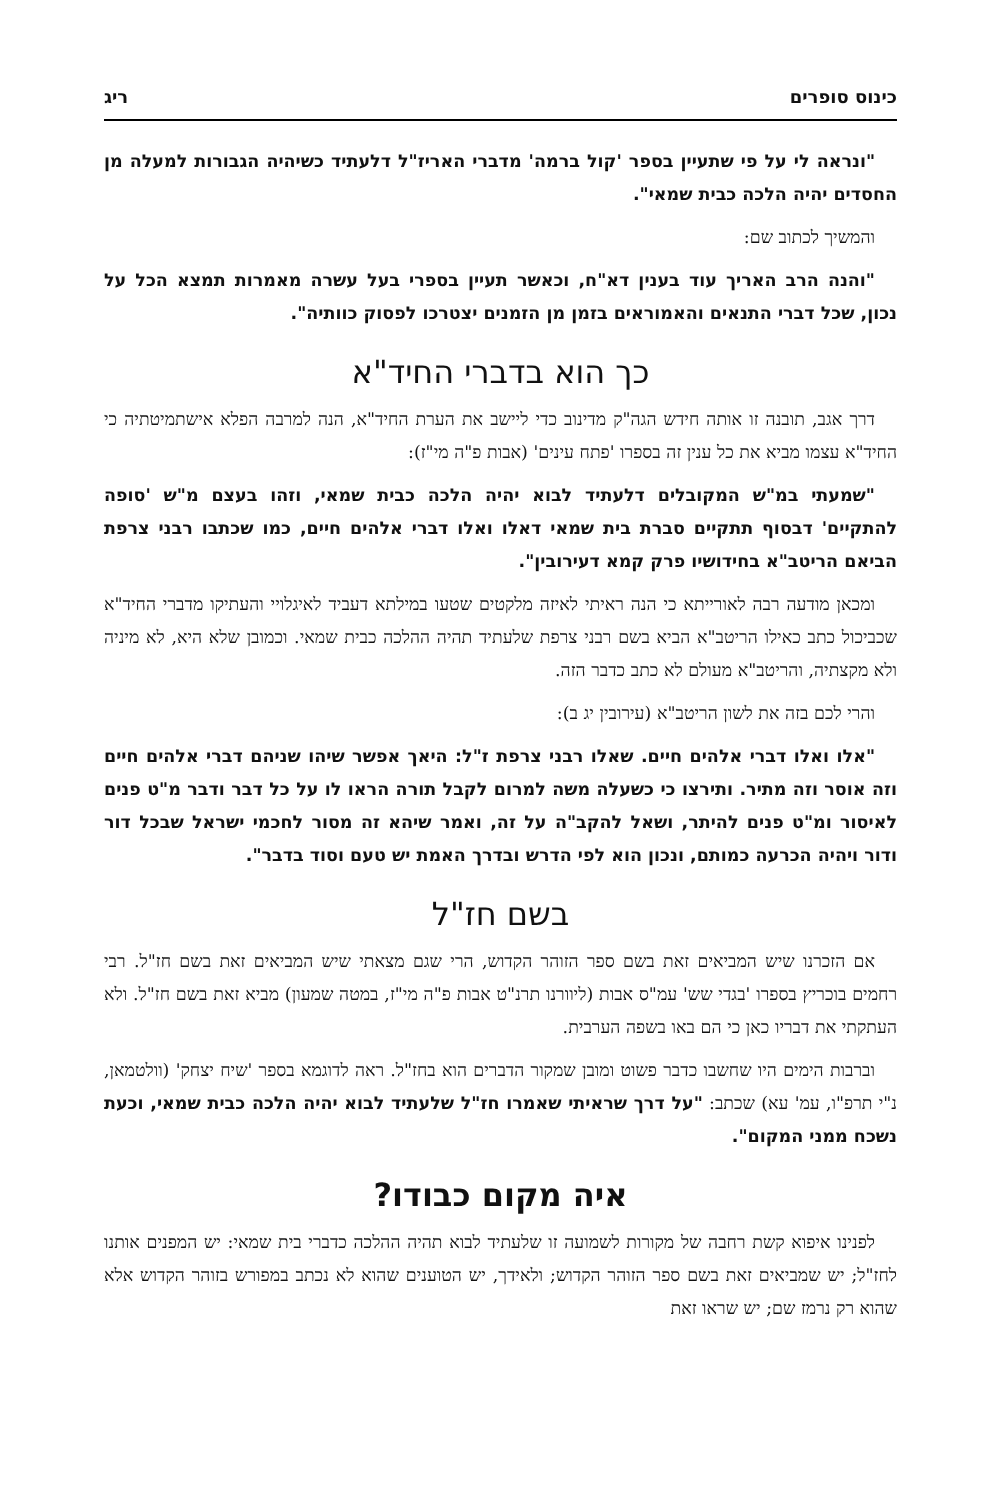כינוס סופרים ריג
"ונראה לי על פי שתעיין בספר 'קול ברמה' מדברי האריז"ל דלעתיד כשיהיה הגבורות למעלה מן החסדים יהיה הלכה כבית שמאי".
והמשיך לכתוב שם:
"והנה הרב האריך עוד בענין דא"ח, וכאשר תעיין בספרי בעל עשרה מאמרות תמצא הכל על נכון, שכל דברי התנאים והאמוראים בזמן מן הזמנים יצטרכו לפסוק כוותיה".
כך הוא בדברי החיד"א
דרך אגב, תובנה זו אותה חידש הגה"ק מדינוב כדי ליישב את הערת החיד"א, הנה למרבה הפלא אישתמיטתיה כי החיד"א עצמו מביא את כל ענין זה בספרו 'פתח עינים' (אבות פ"ה מי"ז):
"שמעתי במ"ש המקובלים דלעתיד לבוא יהיה הלכה כבית שמאי, וזהו בעצם מ"ש 'סופה להתקיים' דבסוף תתקיים סברת בית שמאי דאלו ואלו דברי אלהים חיים, כמו שכתבו רבני צרפת הביאם הריטב"א בחידושיו פרק קמא דעירובין".
ומכאן מודעה רבה לאורייתא כי הנה ראיתי לאיזה מלקטים שטעו במילתא דעביד לאיגלויי והעתיקו מדברי החיד"א שכביכול כתב כאילו הריטב"א הביא בשם רבני צרפת שלעתיד תהיה ההלכה כבית שמאי. וכמובן שלא היא, לא מיניה ולא מקצתיה, והריטב"א מעולם לא כתב כדבר הזה.
והרי לכם בזה את לשון הריטב"א (עירובין יג ב):
"אלו ואלו דברי אלהים חיים. שאלו רבני צרפת ז"ל: היאך אפשר שיהו שניהם דברי אלהים חיים וזה אוסר וזה מתיר. ותירצו כי כשעלה משה למרום לקבל תורה הראו לו על כל דבר ודבר מ"ט פנים לאיסור ומ"ט פנים להיתר, ושאל להקב"ה על זה, ואמר שיהא זה מסור לחכמי ישראל שבכל דור ודור ויהיה הכרעה כמותם, ונכון הוא לפי הדרש ובדרך האמת יש טעם וסוד בדבר".
בשם חז"ל
אם הזכרנו שיש המביאים זאת בשם ספר הזוהר הקדוש, הרי שגם מצאתי שיש המביאים זאת בשם חז"ל. רבי רחמים בוכריץ בספרו 'בגדי שש' עמ"ס אבות (ליוורנו תרנ"ט אבות פ"ה מי"ז, במטה שמעון) מביא זאת בשם חז"ל. ולא העתקתי את דבריו כאן כי הם באו בשפה הערבית.
וברבות הימים היו שחשבו כדבר פשוט ומובן שמקור הדברים הוא בחז"ל. ראה לדוגמא בספר 'שיח יצחק' (וולטמאן, נ"י תרפ"ו, עמ' עא) שכתב: "על דרך שראיתי שאמרו חז"ל שלעתיד לבוא יהיה הלכה כבית שמאי, וכעת נשכח ממני המקום".
איה מקום כבודו?
לפנינו איפוא קשת רחבה של מקורות לשמועה זו שלעתיד לבוא תהיה ההלכה כדברי בית שמאי: יש המפנים אותנו לחז"ל; יש שמביאים זאת בשם ספר הזוהר הקדוש; ולאידך, יש הטוענים שהוא לא נכתב במפורש בזוהר הקדוש אלא שהוא רק נרמז שם; יש שראו זאת